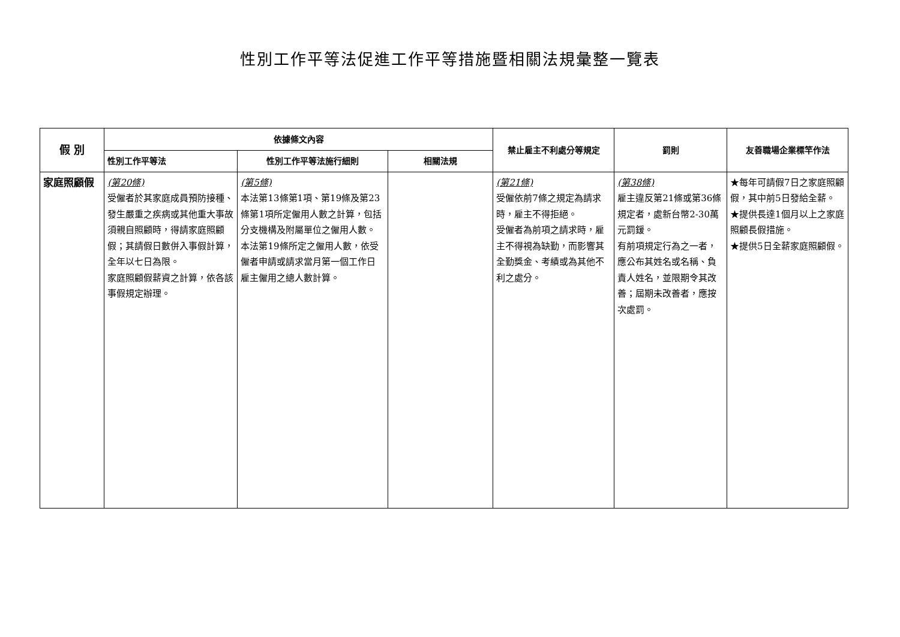性別工作平等法促進工作平等措施暨相關法規彙整一覽表
| 假 別 | 依據條文內容 | | | 禁止雇主不利處分等規定 | 罰則 | 友善職場企業標竿作法 |
| --- | --- | --- | --- | --- | --- | --- |
| | 性別工作平等法 | 性別工作平等法施行細則 | 相關法規 | | | |
| 家庭照顧假 | (第20條) 受僱者於其家庭成員預防接種、發生嚴重之疾病或其他重大事故須親自照顧時，得請家庭照顧假；其請假日數併入事假計算，全年以七日為限。 家庭照顧假薪資之計算，依各該事假規定辦理。 | (第5條) 本法第13條第1項、第19條及第23條第1項所定僱用人數之計算，包括分支機構及附屬單位之僱用人數。 本法第19條所定之僱用人數，依受僱者申請或請求當月第一個工作日雇主僱用之總人數計算。 | | (第21條) 受僱依前7條之規定為請求時，雇主不得拒絕。 受僱者為前項之請求時，雇主不得視為缺勤，而影響其全勤獎金、考績或為其他不利之處分。 | (第38條) 雇主違反第21條或第36條規定者，處新台幣2-30萬元罰鍰。 有前項規定行為之一者，應公布其姓名或名稱、負責人姓名，並限期令其改善；屆期未改善者，應按次處罰。 | ★每年可請假7日之家庭照顧假，其中前5日發給全薪。 ★提供長達1個月以上之家庭照顧長假措施。 ★提供5日全薪家庭照顧假。 |